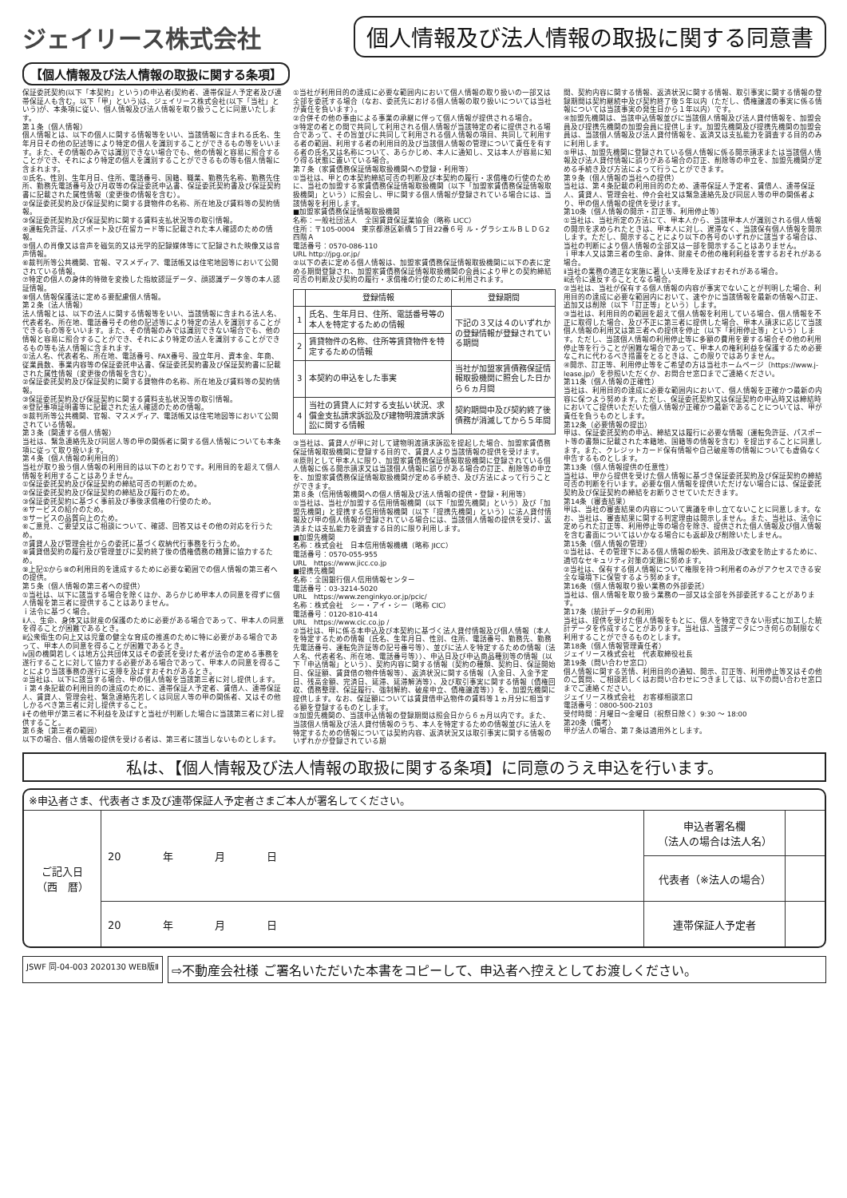ジェイリース株式会社
個人情報及び法人情報の取扱に関する同意書
【個人情報及び法人情報の取扱に関する条項】
保証委託契約(以下「本契約」という)の申込者(契約者、連帯保証人予定者及び連帯保証人も含む。以下「甲」という)は、ジェイリース株式会社(以下「当社」という)が、本条項に従い、個人情報及び法人情報を取り扱うことに同意いたします。
第１条（個人情報）
個人情報とは、以下の個人に関する情報等をいい、当該情報に含まれる氏名、生年月日その他の記述等により特定の個人を識別することができるもの等をいいます。また、その情報のみでは識別できない場合でも、他の情報と容易に照合することができ、それにより特定の個人を識別することができるもの等も個人情報に含まれます。
①氏名、性別、生年月日、住所、電話番号、国籍、職業、勤務先名称、勤務先住所、勤務先電話番号及び月収等の保証委託申込書、保証委託契約書及び保証契約書に記載された属性情報（変更後の情報を含む）。
②保証委託契約及び保証契約に関する貸物件の名称、所在地及び賃料等の契約情報。
③保証委託契約及び保証契約に関する賃料支払状況等の取引情報。
④運転免許証、パスポート及び在留カード等に記載された本人確認のための情報。
⑤個人の肖像又は音声を磁気的又は光学的記録媒体等にて記録された映像又は音声情報。
⑥裁判所等公共機関、官報、マスメディア、電話帳又は住宅地図等において公開されている情報。
⑦特定の個人の身体的特徴を変換した指紋認証データ、顔認識データ等の本人認証情報。
⑧個人情報保護法に定める要配慮個人情報。
第２条（法人情報）
法人情報とは、以下の法人に関する情報等をいい、当該情報に含まれる法人名、代表者名、所在地、電話番号その他の記述等により特定の法人を識別することができるもの等をいいます。また、その情報のみでは識別できない場合でも、他の情報と容易に照合することができ、それにより特定の法人を識別することができるもの等も法人情報に含まれます。
①法人名、代表者名、所在地、電話番号、FAX番号、設立年月、資本金、年商、従業員数、事業内容等の保証委託申込書、保証委託契約書及び保証契約書に記載された属性情報（変更後の情報を含む）。
②保証委託契約及び保証契約に関する貸物件の名称、所在地及び賃料等の契約情報。
③保証委託契約及び保証契約に関する賃料支払状況等の取引情報。
④登記事項証明書等に記載された法人確認のための情報。
⑤裁判所等公共機関、官報、マスメディア、電話帳又は住宅地図等において公開されている情報。
第３条（関連する個人情報）
当社は、緊急連絡先及び同居人等の甲の関係者に関する個人情報についても本条項に従って取り扱います。
第４条（個人情報の利用目的）
当社が取り扱う個人情報の利用目的は以下のとおりです。利用目的を超えて個人情報を利用することはありません。
①保証委託契約及び保証契約の締結可否の判断のため。
②保証委託契約及び保証契約の締結及び履行のため。
③保証委託契約に基づく事前及び事後求償権の行使のため。
④サービスの紹介のため。
⑤サービスの品質向上のため。
⑥ご意見、ご要望又はご相談について、確認、回答又はその他の対応を行うため。
⑦賃貸人及び管理会社からの委託に基づく収納代行事務を行うため。
⑧賃貸借契約の履行及び管理並びに契約終了後の債権債務の精算に協力するため。
⑨上記①から⑧の利用目的を達成するために必要な範囲での個人情報の第三者への提供。
第５条（個人情報の第三者への提供）
①当社は、以下に該当する場合を除くほか、あらかじめ甲本人の同意を得ずに個人情報を第三者に提供することはありません。
ｉ法令に基づく場合。
ⅱ人、生命、身体又は財産の保護のために必要がある場合であって、甲本人の同意を得ることが困難であるとき。
ⅲ公衆衛生の向上又は児童の健全な育成の推進のために特に必要がある場合であって、甲本人の同意を得ることが困難であるとき。
ⅳ国の機関若しくは地方公共団体又はその委託を受けた者が法令の定める事務を遂行することに対して協力する必要がある場合であって、甲本人の同意を得ることにより当該事務の遂行に支障を及ぼすおそれがあるとき。
②当社は、以下に該当する場合、甲の個人情報を当該第三者に対し提供します。
ｉ第４条記載の利用目的の達成のために、連帯保証人予定者、賃借人、連帯保証人、賃貸人、管理会社、緊急連絡先若しくは同居人等の甲の関係者、又はその他しかるべき第三者に対し提供すること。
ⅱその他甲が第三者に不利益を及ぼすと当社が判断した場合に当該第三者に対し提供すること。
第６条（第三者の範囲）
以下の場合、個人情報の提供を受ける者は、第三者に該当しないものとします。
①当社が利用目的の達成に必要な範囲内において個人情報の取り扱いの一部又は全部を委託する場合（なお、委託先における個人情報の取り扱いについては当社が責任を負います）。
②合併その他の事由による事業の承継に伴って個人情報が提供される場合。
③特定の者との間で共同して利用される個人情報が当該特定の者に提供される場合であって、その旨並びに共同して利用される個人情報の項目、共同して利用する者の範囲、利用する者の利用目的及び当該個人情報の管理について責任を有する者の氏名又は名称について、あらかじめ、本人に通知し、又は本人が容易に知り得る状態に置いている場合。
第７条（家賃債務保証情報取扱機関への登録・利用等）
①当社は、甲との本契約締結可否の判断及び本契約の履行・求償権の行使のために、当社の加盟する家賃債務保証情報取扱機関（以下「加盟家賃債務保証情報取扱機関」という）に照会し、甲に関する個人情報が登録されている場合には、当該情報を利用します。
■加盟家賃債務保証情報取扱機関
名称：一般社団法人　全国賃貸保証業協会（略称 LICC）
住所：〒105-0004　東京都港区新橋５丁目22番６号 ル・グラシエルＢＬＤＧ2　四階Ａ
電話番号：0570-086-110
URL http://jpg.or.jp/
②以下の表に定める個人情報は、加盟家賃債務保証情報取扱機関に以下の表に定める期間登録され、加盟家賃債務保証情報取扱機関の会員により甲との契約締結可否の判断及び契約の履行・求償権の行使のために利用されます。
| | 登録情報 | 登録期間 |
| --- | --- | --- |
| 1 | 氏名、生年月日、住所、電話番号等の本人を特定するための情報 | 下記の３又は４のいずれかの登録情報が登録されている期間 |
| 2 | 賃貸物件の名称、住所等賃貸物件を特定するための情報 | |
| 3 | 本契約の申込をした事実 | 当社が加盟家賃債務保証情報取扱機関に照会した日から６ヵ月間 |
| 4 | 当社の賃貸人に対する支払い状況、求償金支払請求訴訟及び建物明渡請求訴訟に関する情報 | 契約期間中及び契約終了後債務が消滅してから５年間 |
③当社は、賃貸人が甲に対して建物明渡請求訴訟を提起した場合、加盟家賃債務保証情報取扱機関に登録する目的で、賃貸人より当該情報の提供を受けます。
④原則として甲本人に限り、加盟家賃債務保証情報取扱機関に登録されている個人情報に係る開示請求又は当該個人情報に誤りがある場合の訂正、削除等の申立を、加盟家賃債務保証情報取扱機関が定める手続き、及び方法によって行うことができます。
第８条（信用情報機関への個人情報及び法人情報の提供・登録・利用等）
①当社は、当社が加盟する信用情報機関（以下「加盟先機関」という）及び「加盟先機関」と提携する信用情報機関（以下「提携先機関」という）に法人貸付情報及び甲の個人情報が登録されている場合には、当該個人情報の提供を受け、返済または支払能力を調査する目的に限り利用します。
■加盟先機関
名称：株式会社　日本信用情報機構（略称 JICC）
電話番号：0570-055-955
URL　https://www.jicc.co.jp
■提携先機関
名称：全国銀行個人信用情報センター
電話番号：03-3214-5020
URL　https://www.zenginkyo.or.jp/pcic/
名称：株式会社　シー・アイ・シー（略称 CIC）
電話番号：0120-810-414
URL　https://www.cic.co.jp /
②当社は、甲に係る本申込及び本契約に基づく法人貸付情報及び個人情報（本人を特定するための情報（氏名、生年月日、性別、住所、電話番号、勤務先、勤務先電話番号、運転免許証等の記号番号等）、並びに法人を特定するための情報（法人名、代表者名、所在地、電話番号等））、申込日及び申込商品種別等の情報（以下「申込情報」という）、契約内容に関する情報（契約の種類、契約日、保証開始日、保証額、賃貸借の物件情報等）、返済状況に関する情報（入金日、入金予定日、残高金額、完済日、延滞、延滞解消等）、及び取引事実に関する情報（債権回収、債務整理、保証履行、強制解約、破産申立、債権譲渡等））を、加盟先機関に提供します。なお、保証額については賃貸借申込物件の賃料等１ヵ月分に相当する額を登録するものとします。
③加盟先機関の、当該申込情報の登録期間は照会日から６ヵ月以内です。また、当該個人情報及び法人貸付情報のうち、本人を特定するための情報並びに法人を特定するための情報については契約内容、返済状況又は取引事実に関する情報のいずれかが登録されている期
間、契約内容に関する情報、返済状況に関する情報、取引事実に関する情報の登録期間は契約継続中及び契約終了後５年以内（ただし、債権譲渡の事実に係る情報については当該事実の発生日から１年以内）です。
④加盟先機関は、当該申込情報並びに当該個人情報及び法人貸付情報を、加盟会員及び提携先機関の加盟会員に提供します。加盟先機関及び提携先機関の加盟会員は、当該個人情報及び法人貸付情報を、返済又は支払能力を調査する目的のみに利用します。
⑤甲は、加盟先機関に登録されている個人情報に係る開示請求または当該個人情報及び法人貸付情報に誤りがある場合の訂正、削除等の申立を、加盟先機関が定める手続き及び方法によって行うことができます。
第９条（個人情報の当社への提供）
当社は、第４条記載の利用目的のため、連帯保証人予定者、賃借人、連帯保証人、賃貸人、管理会社、仲介会社又は緊急連絡先及び同居人等の甲の関係者より、甲の個人情報の提供を受けます。
第10条（個人情報の開示・訂正等、利用停止等）
①当社は、当社所定の方法にて、甲本人から、当該甲本人が識別される個人情報の開示を求められたときは、甲本人に対し、遅滞なく、当該保有個人情報を開示します。ただし、開示することにより以下の各号のいずれかに該当する場合は、当社の判断により個人情報の全部又は一部を開示することはありません。
ｉ甲本人又は第三者の生命、身体、財産その他の権利利益を害するおそれがある場合。
ⅱ当社の業務の適正な実施に著しい支障を及ぼすおそれがある場合。
ⅲ法令に違反することとなる場合。
②当社は、当社が保有する個人情報の内容が事実でないことが判明した場合、利用目的の達成に必要な範囲内において、速やかに当該情報を最新の情報へ訂正、追加又は削除（以下「訂正等」という）します。
③当社は、利用目的の範囲を超えて個人情報を利用している場合、個人情報を不正に取得した場合、及び不正に第三者に提供した場合、甲本人請求に応じて当該個人情報の利用又は第三者への提供を停止（以下「利用停止等」という）します。ただし、当該個人情報の利用停止等に多額の費用を要する場合その他の利用停止等を行うことが困難な場合であって、甲本人の権利利益を保護するため必要なこれに代わるべき措置をとるときは、この限りではありません。
④開示、訂正等、利用停止等をご希望の方は当社ホームページ（https://www.j-lease.jp/）を参照いただくか、お問合せ窓口までご連絡ください。
第11条（個人情報の正確性）
当社は、利用目的の達成に必要な範囲内において、個人情報を正確かつ最新の内容に保つよう努めます。ただし、保証委託契約又は保証契約の申込時又は締結時においてご提供いただいた個人情報が正確かつ最新であることについては、甲が責任を負うものとします。
第12条（必要情報の提出）
甲は、保証委託契約の申込、締結又は履行に必要な情報（運転免許証、パスポート等の書類に記載された本籍地、国籍等の情報を含む）を提出することに同意します。また、クレジットカード保有情報や自己破産等の情報についても虚偽なく申告するものとします。
第13条（個人情報提供の任意性）
当社は、甲から提供を受けた個人情報に基づき保証委託契約及び保証契約の締結可否の判断を行います。必要な個人情報を提供いただけない場合には、保証委託契約及び保証契約の締結をお断りさせていただきます。
第14条（審査結果）
甲は、当社の審査結果の内容について異議を申し立てないことに同意します。なお、当社は、審査結果に関する判定理由は開示しません。また、当社は、法令に定められた訂正等、利用停止等の場合を除き、提供された個人情報及び個人情報を含む書面についてはいかなる場合にも返却及び削除いたしません。
第15条（個人情報の管理）
①当社は、その管理下にある個人情報の紛失、誤用及び改変を防止するために、適切なセキュリティ対策の実施に努めます。
②当社は、保有する個人情報について権限を持つ利用者のみがアクセスできる安全な環境下に保管するよう努めます。
第16条（個人情報取り扱い業務の外部委託）
当社は、個人情報を取り扱う業務の一部又は全部を外部委託することがあります。
第17条（統計データの利用）
当社は、提供を受けた個人情報をもとに、個人を特定できない形式に加工した統計データを作成することがあります。当社は、当該データにつき何らの制限なく利用することができるものとします。
第18条（個人情報管理責任者）
ジェイリース株式会社　代表取締役社長
第19条（問い合わせ窓口）
個人情報に関する苦情、利用目的の通知、開示、訂正等、利用停止等又はその他のご質問、ご相談若しくはお問い合わせにつきましては、以下の問い合わせ窓口までご連絡ください。
ジェイリース株式会社　お客様相談窓口
電話番号：0800-500-2103
受付時間：月曜日～金曜日（祝祭日除く）9:30 ～ 18:00
第20条（備考）
甲が法人の場合、第７条は適用外とします。
私は、【個人情報及び法人情報の取扱に関する条項】に同意のうえ申込を行います。
※申込者さま、代表者さま及び連帯保証人予定者さまご本人が署名してください。
| ご記入日 （西 暦） | 20 年 月 日 | 申込者署名欄 （法人の場合は法人名） | |
| | | 代表者（※法人の場合） | |
| | 20 年 月 日 | 連帯保証人予定者 | |
JSWF 同-04-003 2020130 WEB版Ⅱ
⇨不動産会社様 ご署名いただいた本書をコピーして、申込者へ控えとしてお渡しください。